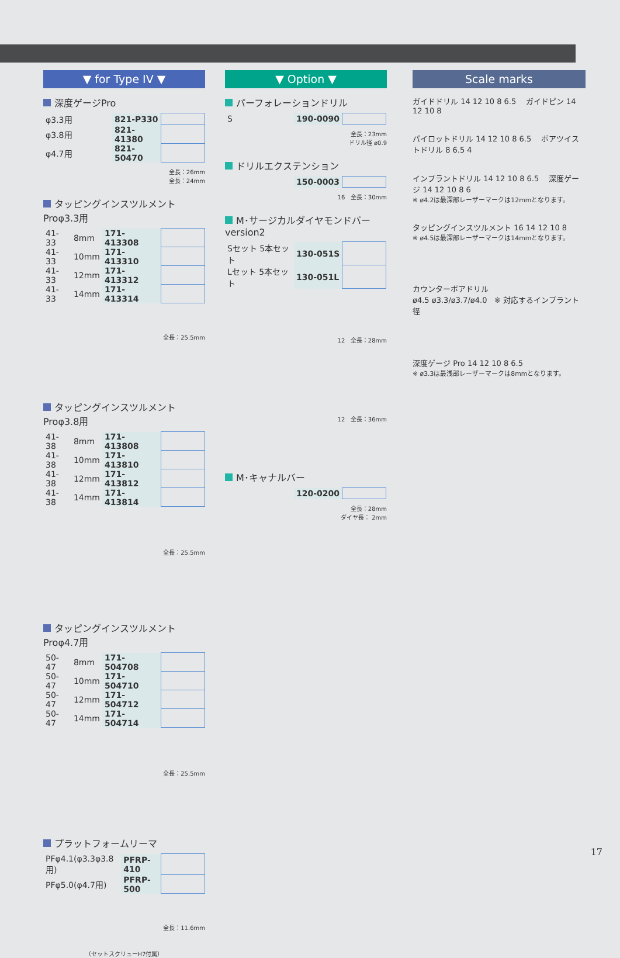▼ for Type IV ▼
深度ゲージPro
| φ3.3用 | 821-P330 | |
| φ3.8用 | 821-41380 | |
| φ4.7用 | 821-50470 | |
全長：26mm
全長：24mm
タッピングインスツルメントProφ3.3用
| 41-33 | 8mm | 171-413308 | |
| 41-33 | 10mm | 171-413310 | |
| 41-33 | 12mm | 171-413312 | |
| 41-33 | 14mm | 171-413314 | |
全長：25.5mm
タッピングインスツルメントProφ3.8用
| 41-38 | 8mm | 171-413808 | |
| 41-38 | 10mm | 171-413810 | |
| 41-38 | 12mm | 171-413812 | |
| 41-38 | 14mm | 171-413814 | |
全長：25.5mm
タッピングインスツルメントProφ4.7用
| 50-47 | 8mm | 171-504708 | |
| 50-47 | 10mm | 171-504710 | |
| 50-47 | 12mm | 171-504712 | |
| 50-47 | 14mm | 171-504714 | |
全長：25.5mm
プラットフォームリーマ
| PFφ4.1(φ3.3φ3.8用) | PFRP-410 | |
| PFφ5.0(φ4.7用) | PFRP-500 | |
全長：11.6mm
（セットスクリューH7付属）
▼ Option ▼
パーフォレーションドリル
| S | 190-0090 | |
全長：23mm
ドリル径 ø0.9
ドリルエクステンション
| | 150-0003 | |
16 全長：30mm
M･サージカルダイヤモンドバー version2
| Sセット 5本セット | 130-051S | |
| Lセット 5本セット | 130-051L | |
12 全長：28mm
12 全長：36mm
M･キャナルバー
| | 120-0200 | |
全長：28mm
ダイヤ長： 2mm
Scale marks
ガイドドリル 14 12 10 8 6.5 ガイドピン 14 12 10 8
パイロットドリル 14 12 10 8 6.5 ボアツイストドリル 8 6.5 4
インプラントドリル 14 12 10 8 6.5 深度ゲージ 14 12 10 8 6
※ ø4.2は最深部レーザーマークは12mmとなります。
タッピングインスツルメント 16 14 12 10 8
※ ø4.5は最深部レーザーマークは14mmとなります。
カウンターボアドリル
ø4.5 ø3.3/ø3.7/ø4.0 ※ 対応するインプラント径
深度ゲージ Pro 14 12 10 8 6.5
※ ø3.3は最浅部レーザーマークは8mmとなります。
17